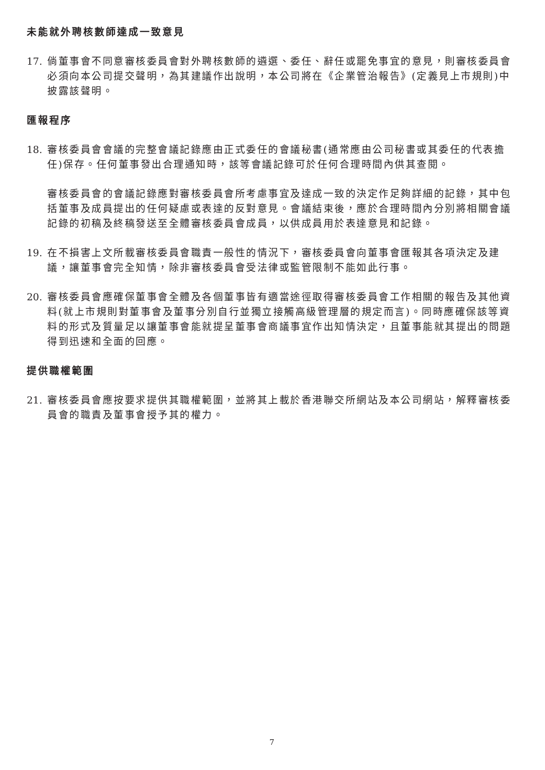未能就外聘核數師達成一致意見
17.
倘董事會不同意審核委員會對外聘核數師的遴選、委任、辭任或罷免事宜的意見，則審核委員會必須向本公司提交聲明，為其建議作出說明，本公司將在《企業管治報告》(定義見上市規則)中披露該聲明。
匯報程序
18.
審核委員會會議的完整會議記錄應由正式委任的會議秘書(通常應由公司秘書或其委任的代表擔任)保存。任何董事發出合理通知時，該等會議記錄可於任何合理時間內供其查閱。
審核委員會的會議記錄應對審核委員會所考慮事宜及達成一致的決定作足夠詳細的記錄，其中包括董事及成員提出的任何疑慮或表達的反對意見。會議結束後，應於合理時間內分別將相關會議記錄的初稿及終稿發送至全體審核委員會成員，以供成員用於表達意見和記錄。
19.
在不損害上文所載審核委員會職責一般性的情況下，審核委員會向董事會匯報其各項決定及建議，讓董事會完全知情，除非審核委員會受法律或監管限制不能如此行事。
20.
審核委員會應確保董事會全體及各個董事皆有適當途徑取得審核委員會工作相關的報告及其他資料(就上市規則對董事會及董事分別自行並獨立接觸高級管理層的規定而言)。同時應確保該等資料的形式及質量足以讓董事會能就提呈董事會商議事宜作出知情決定，且董事能就其提出的問題得到迅速和全面的回應。
提供職權範圍
21.
審核委員會應按要求提供其職權範圍，並將其上載於香港聯交所網站及本公司網站，解釋審核委員會的職責及董事會授予其的權力。
7